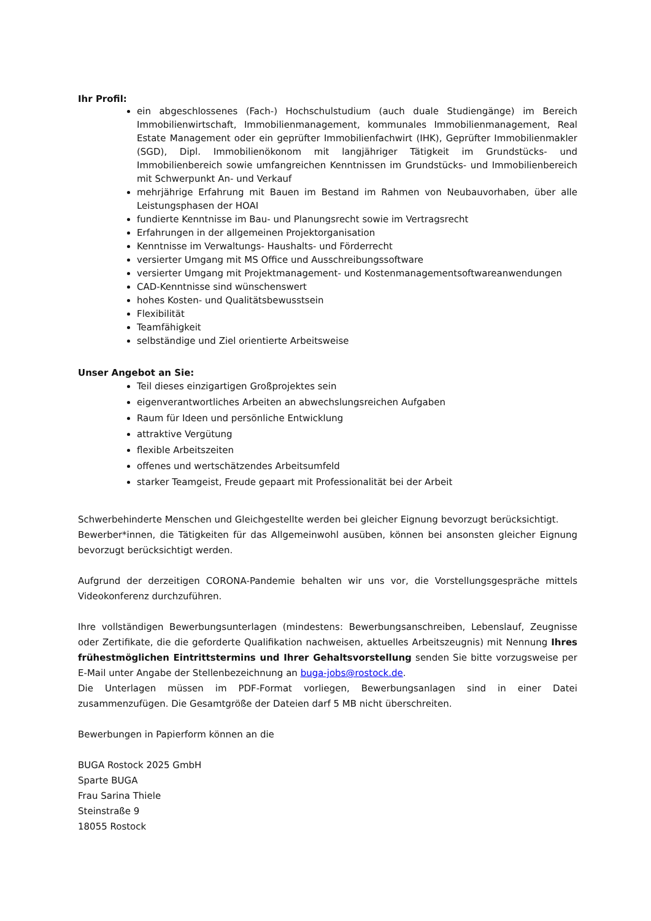Ihr Profil:
ein abgeschlossenes (Fach-) Hochschulstudium (auch duale Studiengänge) im Bereich Immobilienwirtschaft, Immobilienmanagement, kommunales Immobilienmanagement, Real Estate Management oder ein geprüfter Immobilienfachwirt (IHK), Geprüfter Immobilienmakler (SGD), Dipl. Immobilienökonom mit langjähriger Tätigkeit im Grundstücks- und Immobilienbereich sowie umfangreichen Kenntnissen im Grundstücks- und Immobilienbereich mit Schwerpunkt An- und Verkauf
mehrjährige Erfahrung mit Bauen im Bestand im Rahmen von Neubauvorhaben, über alle Leistungsphasen der HOAI
fundierte Kenntnisse im Bau- und Planungsrecht sowie im Vertragsrecht
Erfahrungen in der allgemeinen Projektorganisation
Kenntnisse im Verwaltungs- Haushalts- und Förderrecht
versierter Umgang mit MS Office und Ausschreibungssoftware
versierter Umgang mit Projektmanagement- und Kostenmanagementsoftwareanwendungen
CAD-Kenntnisse sind wünschenswert
hohes Kosten- und Qualitätsbewusstsein
Flexibilität
Teamfähigkeit
selbständige und Ziel orientierte Arbeitsweise
Unser Angebot an Sie:
Teil dieses einzigartigen Großprojektes sein
eigenverantwortliches Arbeiten an abwechslungsreichen Aufgaben
Raum für Ideen und persönliche Entwicklung
attraktive Vergütung
flexible Arbeitszeiten
offenes und wertschätzendes Arbeitsumfeld
starker Teamgeist, Freude gepaart mit Professionalität bei der Arbeit
Schwerbehinderte Menschen und Gleichgestellte werden bei gleicher Eignung bevorzugt berücksichtigt.
Bewerber*innen, die Tätigkeiten für das Allgemeinwohl ausüben, können bei ansonsten gleicher Eignung bevorzugt berücksichtigt werden.
Aufgrund der derzeitigen CORONA-Pandemie behalten wir uns vor, die Vorstellungsgespräche mittels Videokonferenz durchzuführen.
Ihre vollständigen Bewerbungsunterlagen (mindestens: Bewerbungsanschreiben, Lebenslauf, Zeugnisse oder Zertifikate, die die geforderte Qualifikation nachweisen, aktuelles Arbeitszeugnis) mit Nennung Ihres frühestmöglichen Eintrittstermins und Ihrer Gehaltsvorstellung senden Sie bitte vorzugsweise per E-Mail unter Angabe der Stellenbezeichnung an buga-jobs@rostock.de.
Die Unterlagen müssen im PDF-Format vorliegen, Bewerbungsanlagen sind in einer Datei zusammenzufügen. Die Gesamtgröße der Dateien darf 5 MB nicht überschreiten.
Bewerbungen in Papierform können an die
BUGA Rostock 2025 GmbH
Sparte BUGA
Frau Sarina Thiele
Steinstraße 9
18055 Rostock